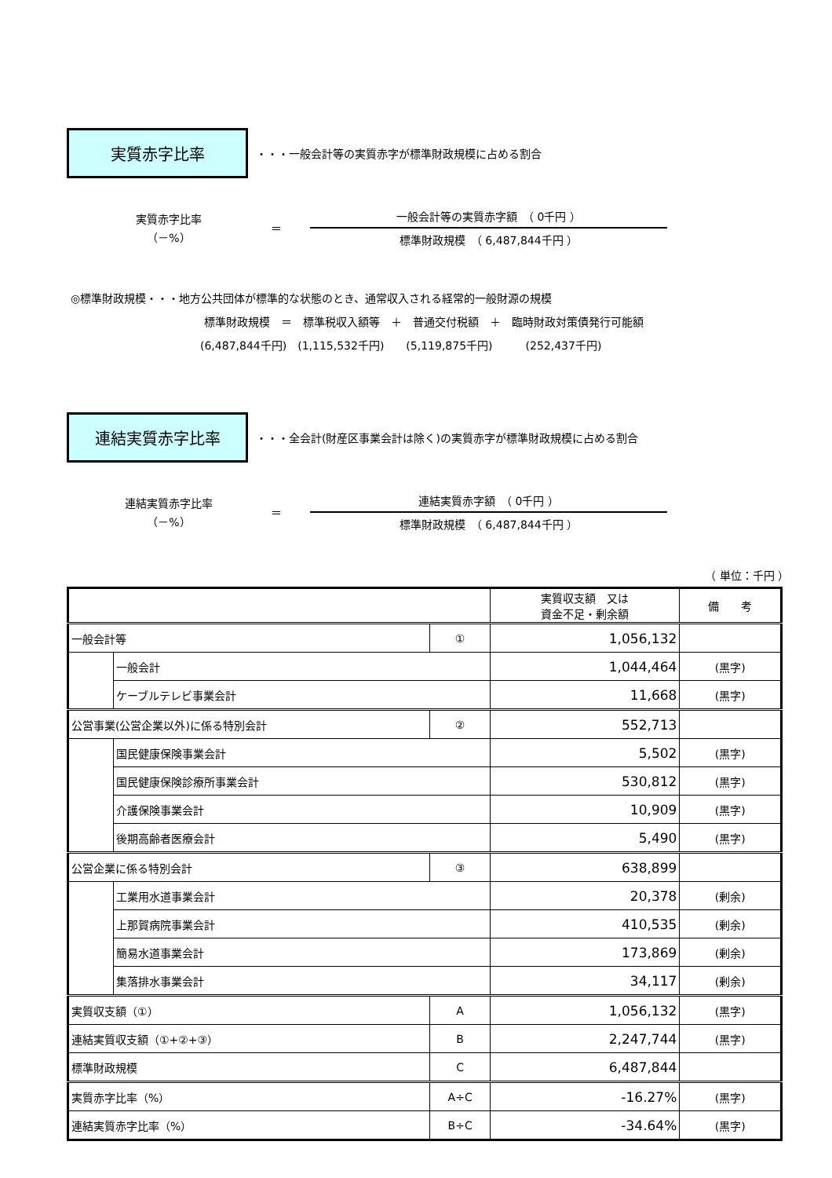実質赤字比率
・・・一般会計等の実質赤字が標準財政規模に占める割合
実質赤字比率
（－%）
＝
一般会計等の実質赤字額　（ 0千円 ）
標準財政規模　（ 6,487,844千円 ）
◎標準財政規模・・・地方公共団体が標準的な状態のとき、通常収入される経常的一般財源の規模
標準財政規模　＝　標準税収入額等　＋　普通交付税額　＋　臨時財政対策債発行可能額
(6,487,844千円)　(1,115,532千円)　　(5,119,875千円)　　　(252,437千円)
連結実質赤字比率
・・・全会計(財産区事業会計は除く)の実質赤字が標準財政規模に占める割合
連結実質赤字比率
（－%）
＝
連結実質赤字額　（ 0千円 ）
標準財政規模　（ 6,487,844千円 ）
（ 単位：千円 ）
| | | | 実質収支額 又は 資金不足・剰余額 | 備 考 |
| --- | --- | --- | --- | --- |
| 一般会計等 | | ① | 1,056,132 | |
| | 一般会計 | | 1,044,464 | (黒字) |
| | ケーブルテレビ事業会計 | | 11,668 | (黒字) |
| 公営事業(公営企業以外)に係る特別会計 | | ② | 552,713 | |
| | 国民健康保険事業会計 | | 5,502 | (黒字) |
| | 国民健康保険診療所事業会計 | | 530,812 | (黒字) |
| | 介護保険事業会計 | | 10,909 | (黒字) |
| | 後期高齢者医療会計 | | 5,490 | (黒字) |
| 公営企業に係る特別会計 | | ③ | 638,899 | |
| | 工業用水道事業会計 | | 20,378 | (剰余) |
| | 上那賀病院事業会計 | | 410,535 | (剰余) |
| | 簡易水道事業会計 | | 173,869 | (剰余) |
| | 集落排水事業会計 | | 34,117 | (剰余) |
| 実質収支額（①） | | A | 1,056,132 | (黒字) |
| 連結実質収支額（①+②+③） | | B | 2,247,744 | (黒字) |
| 標準財政規模 | | C | 6,487,844 | |
| 実質赤字比率（%） | | A÷C | -16.27% | (黒字) |
| 連結実質赤字比率（%） | | B÷C | -34.64% | (黒字) |